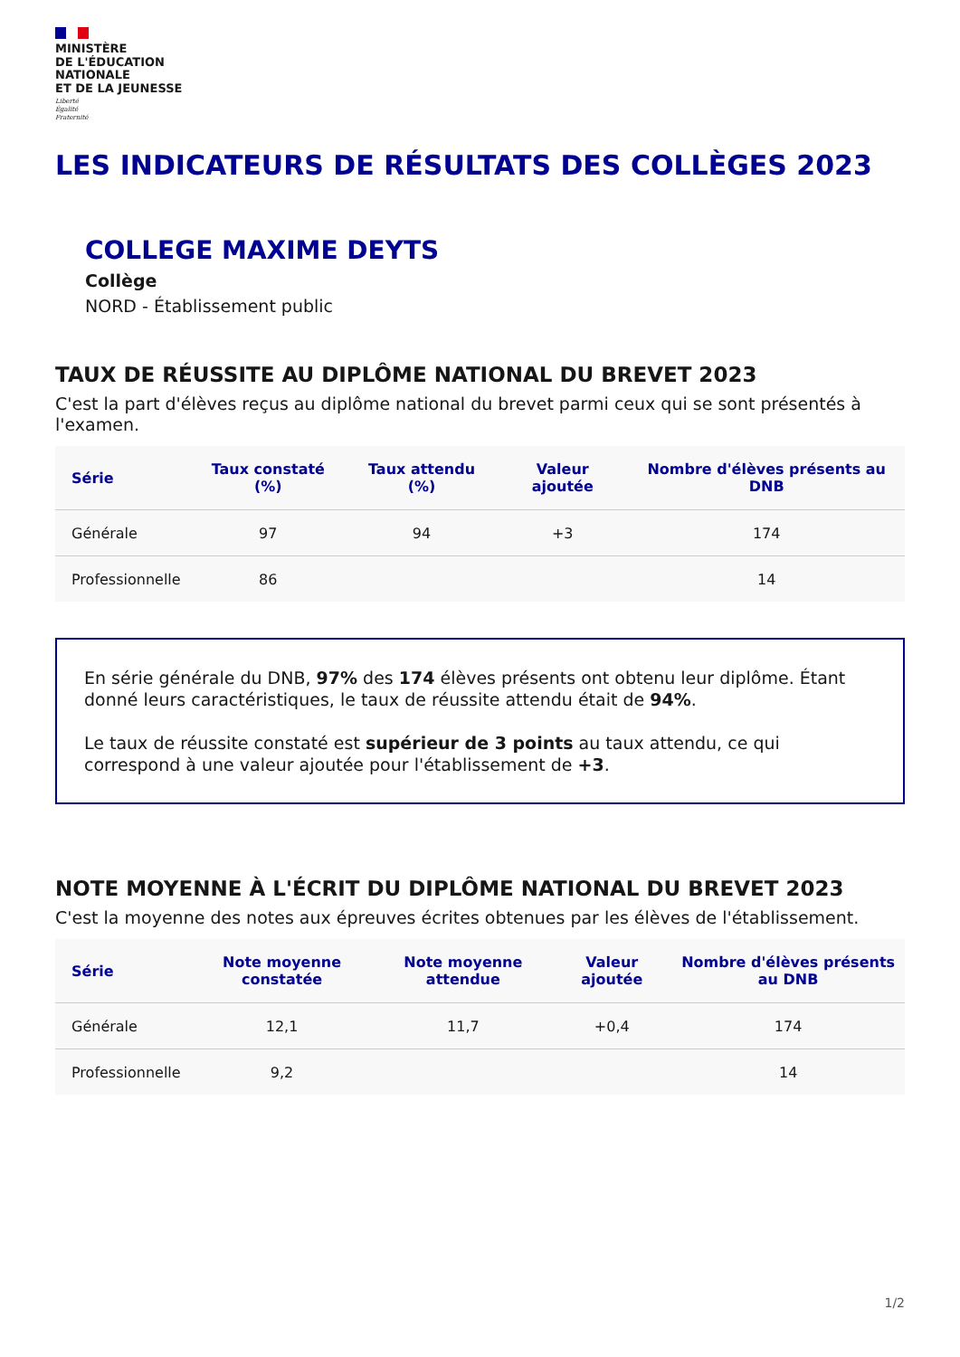MINISTÈRE
DE L'ÉDUCATION
NATIONALE
ET DE LA JEUNESSE
Liberté
Égalité
Fraternité
LES INDICATEURS DE RÉSULTATS DES COLLÈGES 2023
COLLEGE MAXIME DEYTS
Collège
NORD - Établissement public
TAUX DE RÉUSSITE AU DIPLÔME NATIONAL DU BREVET 2023
C'est la part d'élèves reçus au diplôme national du brevet parmi ceux qui se sont présentés à l'examen.
| Série | Taux constaté (%) | Taux attendu (%) | Valeur ajoutée | Nombre d'élèves présents au DNB |
| --- | --- | --- | --- | --- |
| Générale | 97 | 94 | +3 | 174 |
| Professionnelle | 86 | | | 14 |
En série générale du DNB, 97% des 174 élèves présents ont obtenu leur diplôme. Étant donné leurs caractéristiques, le taux de réussite attendu était de 94%.
Le taux de réussite constaté est supérieur de 3 points au taux attendu, ce qui correspond à une valeur ajoutée pour l'établissement de +3.
NOTE MOYENNE À L'ÉCRIT DU DIPLÔME NATIONAL DU BREVET 2023
C'est la moyenne des notes aux épreuves écrites obtenues par les élèves de l'établissement.
| Série | Note moyenne constatée | Note moyenne attendue | Valeur ajoutée | Nombre d'élèves présents au DNB |
| --- | --- | --- | --- | --- |
| Générale | 12,1 | 11,7 | +0,4 | 174 |
| Professionnelle | 9,2 | | | 14 |
1/2